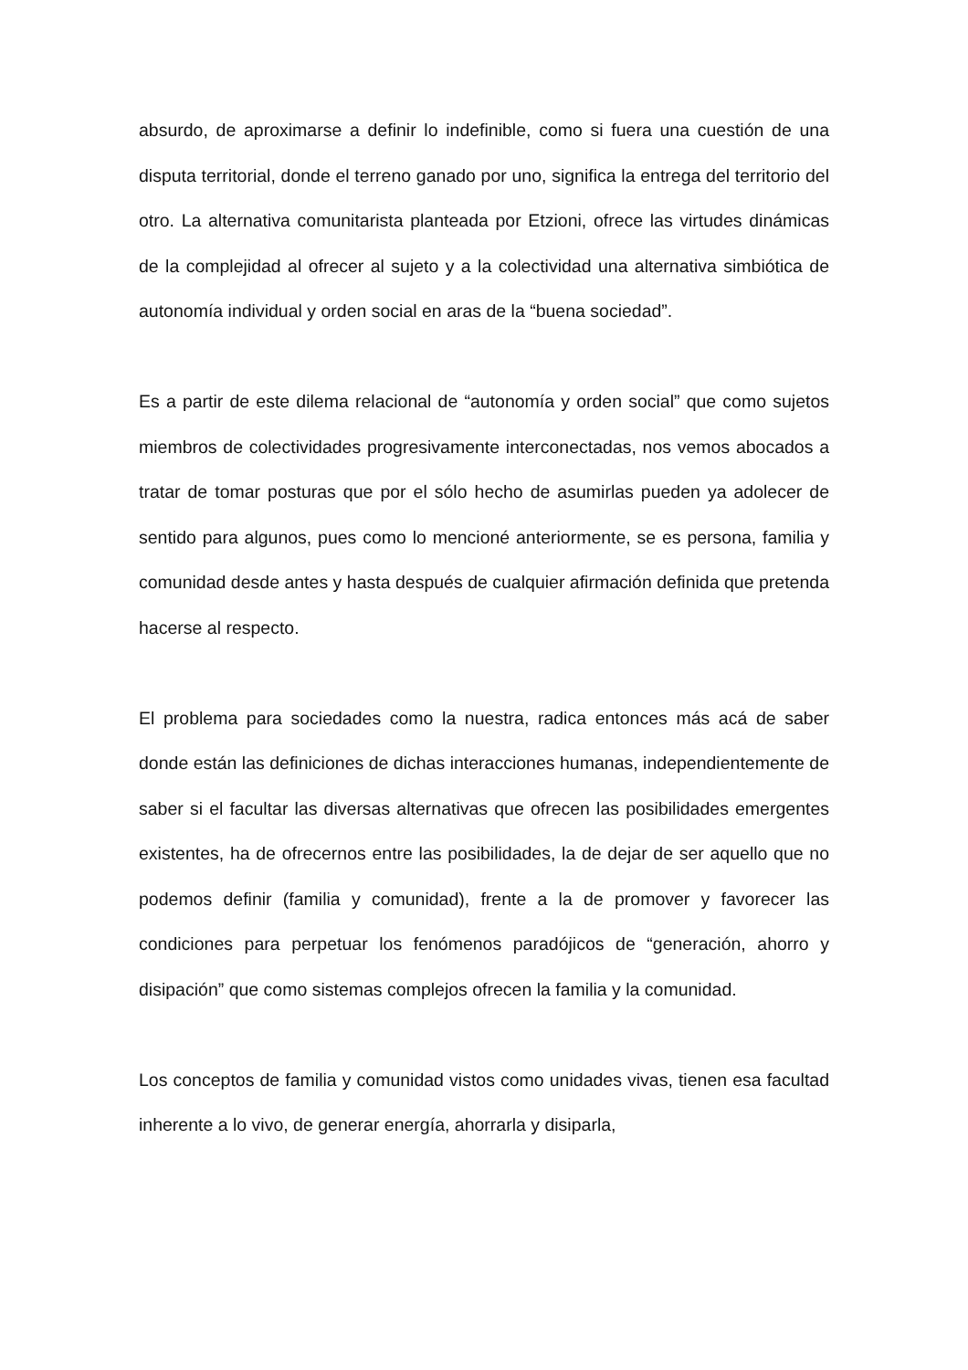absurdo, de aproximarse a definir lo indefinible, como si fuera una cuestión de una disputa territorial, donde el terreno ganado por uno, significa la entrega del territorio del otro. La alternativa comunitarista planteada por Etzioni, ofrece las virtudes dinámicas de la complejidad al ofrecer al sujeto y a la colectividad una alternativa simbiótica de autonomía individual y orden social en aras de la “buena sociedad”.
Es a partir de este dilema relacional de “autonomía y orden social” que como sujetos miembros de colectividades progresivamente interconectadas, nos vemos abocados a tratar de tomar posturas que por el sólo hecho de asumirlas pueden ya adolecer de sentido para algunos, pues como lo mencioné anteriormente, se es persona, familia y comunidad desde antes y hasta después de cualquier afirmación definida que pretenda hacerse al respecto.
El problema para sociedades como la nuestra, radica entonces más acá de saber donde están las definiciones de dichas interacciones humanas, independientemente de saber si el facultar las diversas alternativas que ofrecen las posibilidades emergentes existentes, ha de ofrecernos entre las posibilidades, la de dejar de ser aquello que no podemos definir (familia y comunidad), frente a la de promover y favorecer las condiciones para perpetuar los fenómenos paradójicos de “generación, ahorro y disipación” que como sistemas complejos ofrecen la familia y la comunidad.
Los conceptos de familia y comunidad vistos como unidades vivas, tienen esa facultad inherente a lo vivo, de generar energía, ahorrarla y disiparla,